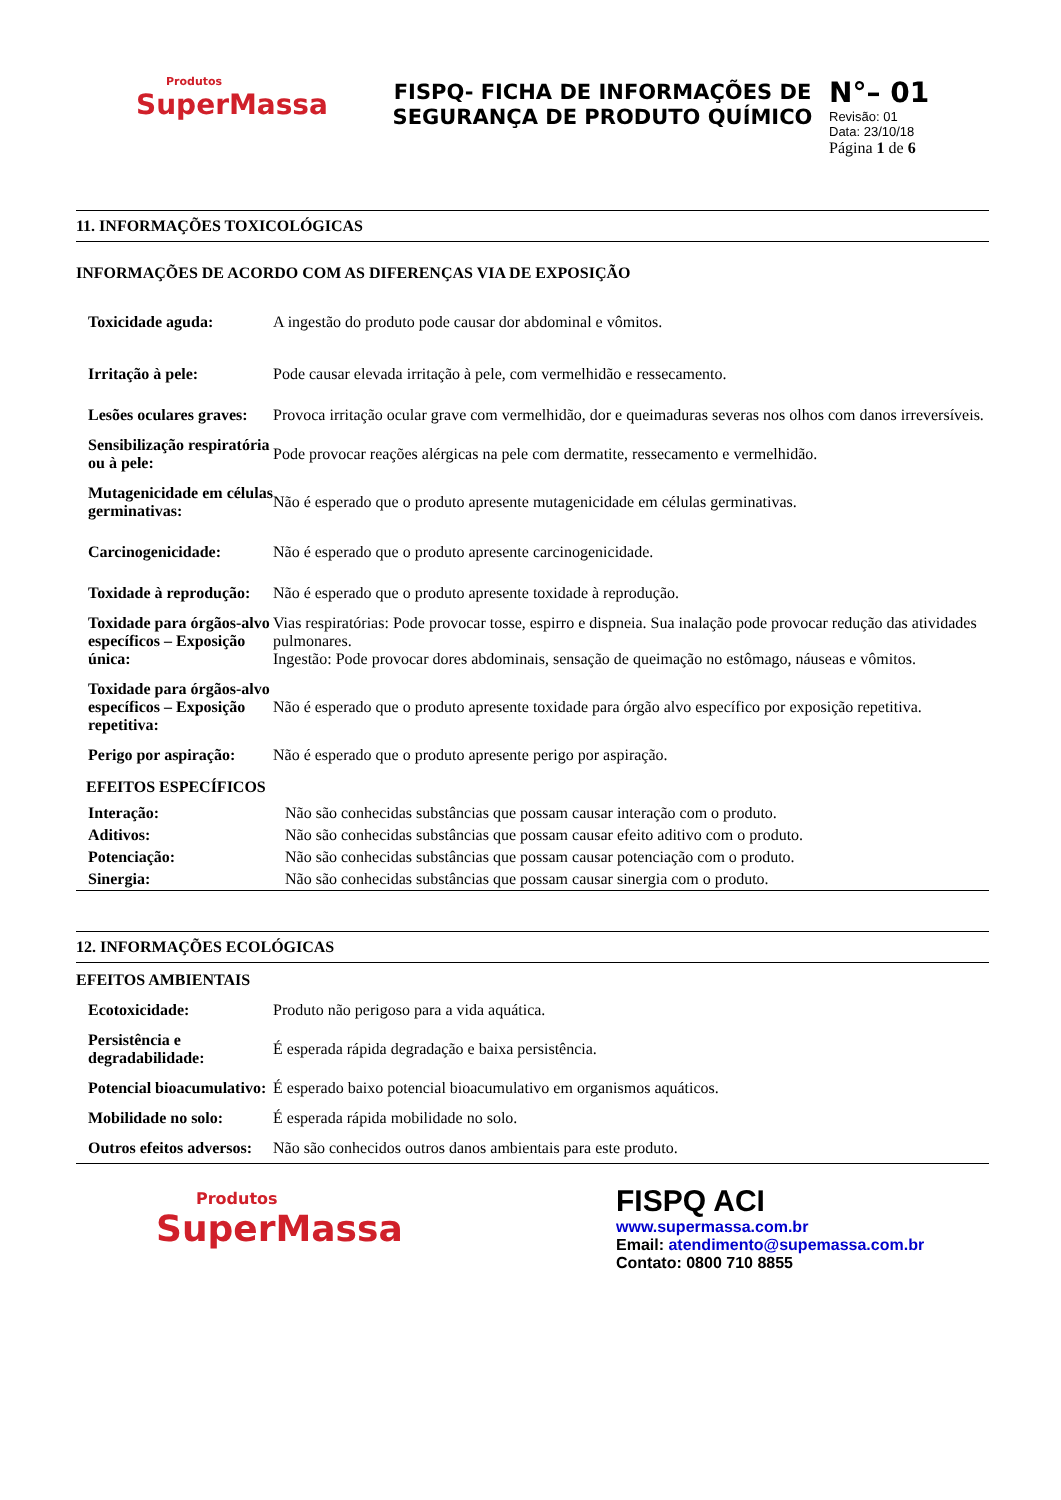Produtos
SuperMassa
FISPQ- FICHA DE INFORMAÇÕES DE SEGURANÇA DE PRODUTO QUÍMICO
N°– 01
Revisão: 01
Data: 23/10/18
Página 1 de 6
11. INFORMAÇÕES TOXICOLÓGICAS
INFORMAÇÕES DE ACORDO COM AS DIFERENÇAS VIA DE EXPOSIÇÃO
| Toxicidade aguda: | A ingestão do produto pode causar dor abdominal e vômitos. |
| Irritação à pele: | Pode causar elevada irritação à pele, com vermelhidão e ressecamento. |
| Lesões oculares graves: | Provoca irritação ocular grave com vermelhidão, dor e queimaduras severas nos olhos com danos irreversíveis. |
| Sensibilização respiratória ou à pele: | Pode provocar reações alérgicas na pele com dermatite, ressecamento e vermelhidão. |
| Mutagenicidade em células germinativas: | Não é esperado que o produto apresente mutagenicidade em células germinativas. |
| Carcinogenicidade: | Não é esperado que o produto apresente carcinogenicidade. |
| Toxidade à reprodução: | Não é esperado que o produto apresente toxidade à reprodução. |
| Toxidade para órgãos-alvo específicos – Exposição única: | Vias respiratórias: Pode provocar tosse, espirro e dispneia. Sua inalação pode provocar redução das atividades pulmonares. Ingestão: Pode provocar dores abdominais, sensação de queimação no estômago, náuseas e vômitos. |
| Toxidade para órgãos-alvo específicos – Exposição repetitiva: | Não é esperado que o produto apresente toxidade para órgão alvo específico por exposição repetitiva. |
| Perigo por aspiração: | Não é esperado que o produto apresente perigo por aspiração. |
EFEITOS ESPECÍFICOS
| Interação: | Não são conhecidas substâncias que possam causar interação com o produto. |
| Aditivos: | Não são conhecidas substâncias que possam causar efeito aditivo com o produto. |
| Potenciação: | Não são conhecidas substâncias que possam causar potenciação com o produto. |
| Sinergia: | Não são conhecidas substâncias que possam causar sinergia com o produto. |
12. INFORMAÇÕES ECOLÓGICAS
EFEITOS AMBIENTAIS
| Ecotoxicidade: | Produto não perigoso para a vida aquática. |
| Persistência e degradabilidade: | É esperada rápida degradação e baixa persistência. |
| Potencial bioacumulativo: | É esperado baixo potencial bioacumulativo em organismos aquáticos. |
| Mobilidade no solo: | É esperada rápida mobilidade no solo. |
| Outros efeitos adversos: | Não são conhecidos outros danos ambientais para este produto. |
Produtos
SuperMassa
FISPQ ACI
www.supermassa.com.br
Email: atendimento@supemassa.com.br
Contato: 0800 710 8855